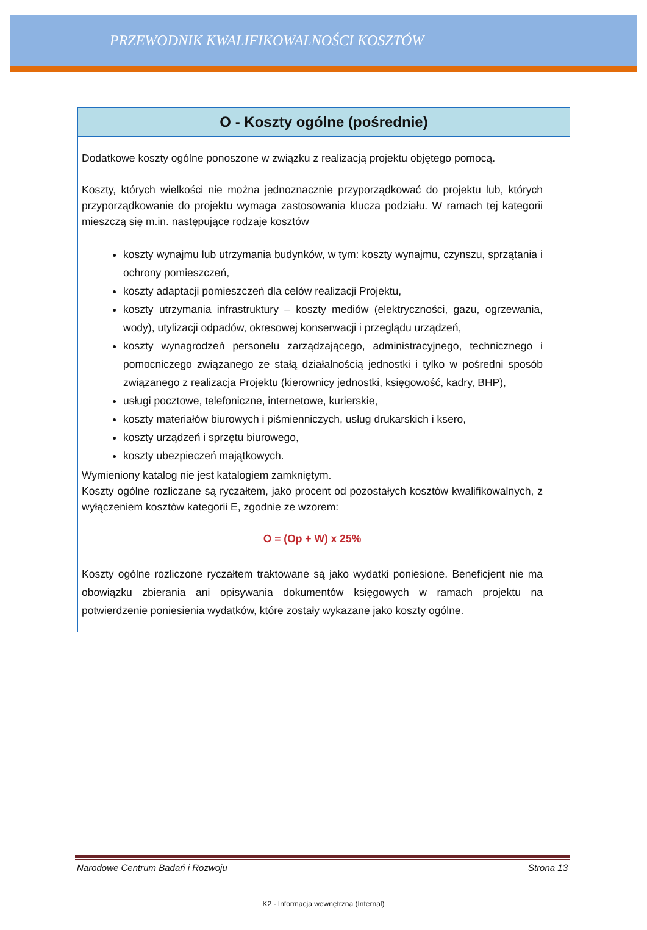PRZEWODNIK KWALIFIKOWALNOŚCI KOSZTÓW
O - Koszty ogólne (pośrednie)
Dodatkowe koszty ogólne ponoszone w związku z realizacją projektu objętego pomocą.
Koszty, których wielkości nie można jednoznacznie przyporządkować do projektu lub, których przyporządkowanie do projektu wymaga zastosowania klucza podziału. W ramach tej kategorii mieszczą się m.in. następujące rodzaje kosztów
koszty wynajmu lub utrzymania budynków, w tym: koszty wynajmu, czynszu, sprzątania i ochrony pomieszczeń,
koszty adaptacji pomieszczeń dla celów realizacji Projektu,
koszty utrzymania infrastruktury – koszty mediów (elektryczności, gazu, ogrzewania, wody), utylizacji odpadów, okresowej konserwacji i przeglądu urządzeń,
koszty wynagrodzeń personelu zarządzającego, administracyjnego, technicznego i pomocniczego związanego ze stałą działalnością jednostki i tylko w pośredni sposób związanego z realizacja Projektu (kierownicy jednostki, księgowość, kadry, BHP),
usługi pocztowe, telefoniczne, internetowe, kurierskie,
koszty materiałów biurowych i piśmienniczych, usług drukarskich i ksero,
koszty urządzeń i sprzętu biurowego,
koszty ubezpieczeń majątkowych.
Wymieniony katalog nie jest katalogiem zamkniętym.
Koszty ogólne rozliczane są ryczałtem, jako procent od pozostałych kosztów kwalifikowalnych, z wyłączeniem kosztów kategorii E, zgodnie ze wzorem:
O = (Op + W) x 25%
Koszty ogólne rozliczone ryczałtem traktowane są jako wydatki poniesione. Beneficjent nie ma obowiązku zbierania ani opisywania dokumentów księgowych w ramach projektu na potwierdzenie poniesienia wydatków, które zostały wykazane jako koszty ogólne.
Narodowe Centrum Badań i Rozwoju Strona 13
K2 - Informacja wewnętrzna (Internal)